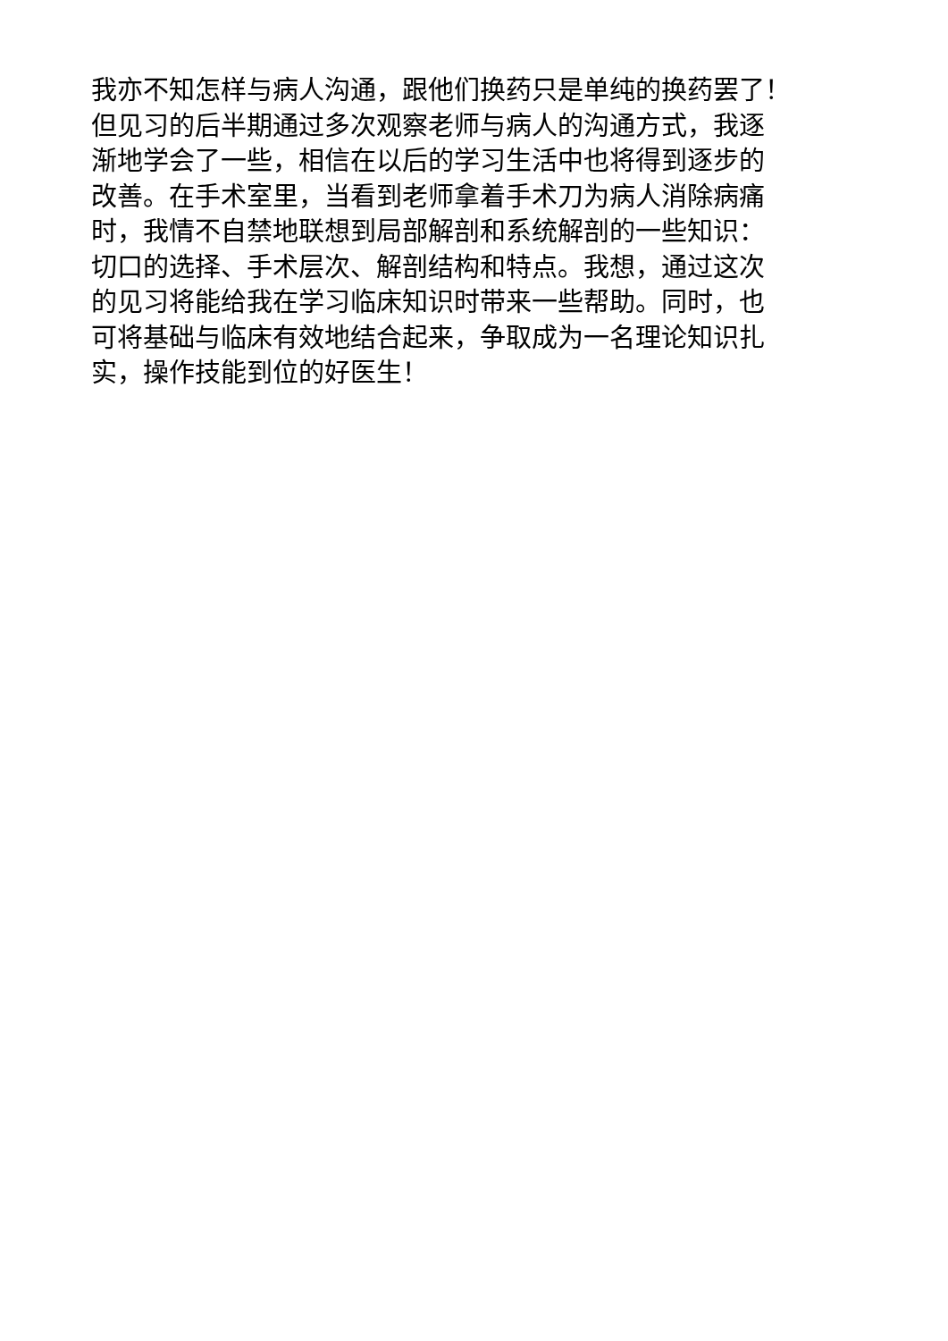我亦不知怎样与病人沟通，跟他们换药只是单纯的换药罢了！
但见习的后半期通过多次观察老师与病人的沟通方式，我逐
渐地学会了一些，相信在以后的学习生活中也将得到逐步的
改善。在手术室里，当看到老师拿着手术刀为病人消除病痛
时，我情不自禁地联想到局部解剖和系统解剖的一些知识：
切口的选择、手术层次、解剖结构和特点。我想，通过这次
的见习将能给我在学习临床知识时带来一些帮助。同时，也
可将基础与临床有效地结合起来，争取成为一名理论知识扎
实，操作技能到位的好医生！